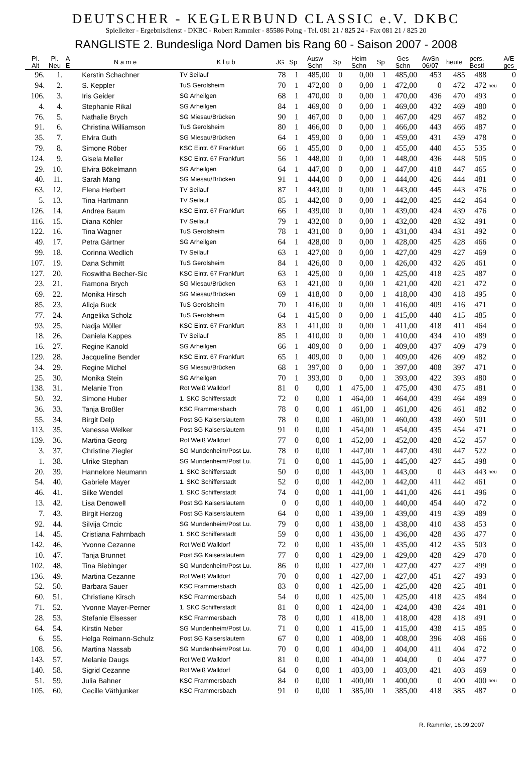DEUTSCHER - KEGLERBUND CLASSIC e.V. DKBC
Spielleiter - Ergebnisdienst - DKBC - Robert Rammler - 85586 Poing - Tel. 081 21 / 825 24 - Fax 081 21 / 825 20
RANGLISTE 2. Bundesliga Nord Damen bis Rang 60 - Saison 2007 - 2008
| Pl. Alt | Pl. Neu | A E | N a m e | K l u b | JG | Sp | Ausw Schn | Sp | Heim Schn | Sp | Ges Schn | AwSn 06/07 | heute | pers. Bestl | | A/E ges |
| --- | --- | --- | --- | --- | --- | --- | --- | --- | --- | --- | --- | --- | --- | --- | --- | --- |
| 96. | 1. | | Kerstin Schachner | TV Seilauf | 78 | 1 | 485,00 | 0 | 0,00 | 1 | 485,00 | 453 | 485 | 488 | | 0 |
| 94. | 2. | | S. Keppler | TuS Gerolsheim | 70 | 1 | 472,00 | 0 | 0,00 | 1 | 472,00 | 0 | 472 | 472 | neu | 0 |
| 106. | 3. | | Iris Geider | SG Arheilgen | 68 | 1 | 470,00 | 0 | 0,00 | 1 | 470,00 | 436 | 470 | 493 | | 0 |
| 4. | 4. | | Stephanie Rikal | SG Arheilgen | 84 | 1 | 469,00 | 0 | 0,00 | 1 | 469,00 | 432 | 469 | 480 | | 0 |
| 76. | 5. | | Nathalie Brych | SG Miesau/Brücken | 90 | 1 | 467,00 | 0 | 0,00 | 1 | 467,00 | 429 | 467 | 482 | | 0 |
| 91. | 6. | | Christina Williamson | TuS Gerolsheim | 80 | 1 | 466,00 | 0 | 0,00 | 1 | 466,00 | 443 | 466 | 487 | | 0 |
| 35. | 7. | | Elvira Guth | SG Miesau/Brücken | 64 | 1 | 459,00 | 0 | 0,00 | 1 | 459,00 | 431 | 459 | 478 | | 0 |
| 79. | 8. | | Simone Röber | KSC Eintr. 67 Frankfurt | 66 | 1 | 455,00 | 0 | 0,00 | 1 | 455,00 | 440 | 455 | 535 | | 0 |
| 124. | 9. | | Gisela Meller | KSC Eintr. 67 Frankfurt | 56 | 1 | 448,00 | 0 | 0,00 | 1 | 448,00 | 436 | 448 | 505 | | 0 |
| 29. | 10. | | Elvira Bökelmann | SG Arheilgen | 64 | 1 | 447,00 | 0 | 0,00 | 1 | 447,00 | 418 | 447 | 465 | | 0 |
| 40. | 11. | | Sarah Mang | SG Miesau/Brücken | 91 | 1 | 444,00 | 0 | 0,00 | 1 | 444,00 | 426 | 444 | 481 | | 0 |
| 63. | 12. | | Elena Herbert | TV Seilauf | 87 | 1 | 443,00 | 0 | 0,00 | 1 | 443,00 | 445 | 443 | 476 | | 0 |
| 5. | 13. | | Tina Hartmann | TV Seilauf | 85 | 1 | 442,00 | 0 | 0,00 | 1 | 442,00 | 425 | 442 | 464 | | 0 |
| 126. | 14. | | Andrea Baum | KSC Eintr. 67 Frankfurt | 66 | 1 | 439,00 | 0 | 0,00 | 1 | 439,00 | 424 | 439 | 476 | | 0 |
| 116. | 15. | | Diana Köhler | TV Seilauf | 79 | 1 | 432,00 | 0 | 0,00 | 1 | 432,00 | 428 | 432 | 491 | | 0 |
| 122. | 16. | | Tina Wagner | TuS Gerolsheim | 78 | 1 | 431,00 | 0 | 0,00 | 1 | 431,00 | 434 | 431 | 492 | | 0 |
| 49. | 17. | | Petra Gärtner | SG Arheilgen | 64 | 1 | 428,00 | 0 | 0,00 | 1 | 428,00 | 425 | 428 | 466 | | 0 |
| 99. | 18. | | Corinna Wedlich | TV Seilauf | 63 | 1 | 427,00 | 0 | 0,00 | 1 | 427,00 | 429 | 427 | 469 | | 0 |
| 107. | 19. | | Dana Schmitt | TuS Gerolsheim | 84 | 1 | 426,00 | 0 | 0,00 | 1 | 426,00 | 432 | 426 | 461 | | 0 |
| 127. | 20. | | Roswitha Becher-Sic | KSC Eintr. 67 Frankfurt | 63 | 1 | 425,00 | 0 | 0,00 | 1 | 425,00 | 418 | 425 | 487 | | 0 |
| 23. | 21. | | Ramona Brych | SG Miesau/Brücken | 63 | 1 | 421,00 | 0 | 0,00 | 1 | 421,00 | 420 | 421 | 472 | | 0 |
| 69. | 22. | | Monika Hirsch | SG Miesau/Brücken | 69 | 1 | 418,00 | 0 | 0,00 | 1 | 418,00 | 430 | 418 | 495 | | 0 |
| 85. | 23. | | Alicja Buck | TuS Gerolsheim | 70 | 1 | 416,00 | 0 | 0,00 | 1 | 416,00 | 409 | 416 | 471 | | 0 |
| 77. | 24. | | Angelika Scholz | TuS Gerolsheim | 64 | 1 | 415,00 | 0 | 0,00 | 1 | 415,00 | 440 | 415 | 485 | | 0 |
| 93. | 25. | | Nadja Möller | KSC Eintr. 67 Frankfurt | 83 | 1 | 411,00 | 0 | 0,00 | 1 | 411,00 | 418 | 411 | 464 | | 0 |
| 18. | 26. | | Daniela Kappes | TV Seilauf | 85 | 1 | 410,00 | 0 | 0,00 | 1 | 410,00 | 434 | 410 | 489 | | 0 |
| 16. | 27. | | Regine Kanold | SG Arheilgen | 66 | 1 | 409,00 | 0 | 0,00 | 1 | 409,00 | 437 | 409 | 479 | | 0 |
| 129. | 28. | | Jacqueline Bender | KSC Eintr. 67 Frankfurt | 65 | 1 | 409,00 | 0 | 0,00 | 1 | 409,00 | 426 | 409 | 482 | | 0 |
| 34. | 29. | | Regine Michel | SG Miesau/Brücken | 68 | 1 | 397,00 | 0 | 0,00 | 1 | 397,00 | 408 | 397 | 471 | | 0 |
| 25. | 30. | | Monika Stein | SG Arheilgen | 70 | 1 | 393,00 | 0 | 0,00 | 1 | 393,00 | 422 | 393 | 480 | | 0 |
| 138. | 31. | | Melanie Tron | Rot Weiß Walldorf | 81 | 0 | 0,00 | 1 | 475,00 | 1 | 475,00 | 430 | 475 | 481 | | 0 |
| 50. | 32. | | Simone Huber | 1. SKC Schifferstadt | 72 | 0 | 0,00 | 1 | 464,00 | 1 | 464,00 | 439 | 464 | 489 | | 0 |
| 36. | 33. | | Tanja Broßler | KSC Frammersbach | 78 | 0 | 0,00 | 1 | 461,00 | 1 | 461,00 | 426 | 461 | 482 | | 0 |
| 55. | 34. | | Birgit Delp | Post SG Kaiserslautern | 78 | 0 | 0,00 | 1 | 460,00 | 1 | 460,00 | 438 | 460 | 501 | | 0 |
| 113. | 35. | | Vanessa Welker | Post SG Kaiserslautern | 91 | 0 | 0,00 | 1 | 454,00 | 1 | 454,00 | 435 | 454 | 471 | | 0 |
| 139. | 36. | | Martina Georg | Rot Weiß Walldorf | 77 | 0 | 0,00 | 1 | 452,00 | 1 | 452,00 | 428 | 452 | 457 | | 0 |
| 3. | 37. | | Christine Ziegler | SG Mundenheim/Post Lu. | 78 | 0 | 0,00 | 1 | 447,00 | 1 | 447,00 | 430 | 447 | 522 | | 0 |
| 1. | 38. | | Ulrike Stephan | SG Mundenheim/Post Lu. | 71 | 0 | 0,00 | 1 | 445,00 | 1 | 445,00 | 427 | 445 | 498 | | 0 |
| 20. | 39. | | Hannelore Neumann | 1. SKC Schifferstadt | 50 | 0 | 0,00 | 1 | 443,00 | 1 | 443,00 | 0 | 443 | 443 | neu | 0 |
| 54. | 40. | | Gabriele Mayer | 1. SKC Schifferstadt | 52 | 0 | 0,00 | 1 | 442,00 | 1 | 442,00 | 411 | 442 | 461 | | 0 |
| 46. | 41. | | Silke Wendel | 1. SKC Schifferstadt | 74 | 0 | 0,00 | 1 | 441,00 | 1 | 441,00 | 426 | 441 | 496 | | 0 |
| 13. | 42. | | Lisa Denowell | Post SG Kaiserslautern | 0 | 0 | 0,00 | 1 | 440,00 | 1 | 440,00 | 454 | 440 | 472 | | 0 |
| 7. | 43. | | Birgit Herzog | Post SG Kaiserslautern | 64 | 0 | 0,00 | 1 | 439,00 | 1 | 439,00 | 419 | 439 | 489 | | 0 |
| 92. | 44. | | Silvija Crncic | SG Mundenheim/Post Lu. | 79 | 0 | 0,00 | 1 | 438,00 | 1 | 438,00 | 410 | 438 | 453 | | 0 |
| 14. | 45. | | Cristiana Fahrnbach | 1. SKC Schifferstadt | 59 | 0 | 0,00 | 1 | 436,00 | 1 | 436,00 | 428 | 436 | 477 | | 0 |
| 142. | 46. | | Yvonne Cezanne | Rot Weiß Walldorf | 72 | 0 | 0,00 | 1 | 435,00 | 1 | 435,00 | 412 | 435 | 503 | | 0 |
| 10. | 47. | | Tanja Brunnet | Post SG Kaiserslautern | 77 | 0 | 0,00 | 1 | 429,00 | 1 | 429,00 | 428 | 429 | 470 | | 0 |
| 102. | 48. | | Tina Biebinger | SG Mundenheim/Post Lu. | 86 | 0 | 0,00 | 1 | 427,00 | 1 | 427,00 | 427 | 427 | 499 | | 0 |
| 136. | 49. | | Martina Cezanne | Rot Weiß Walldorf | 70 | 0 | 0,00 | 1 | 427,00 | 1 | 427,00 | 451 | 427 | 493 | | 0 |
| 52. | 50. | | Barbara Sauer | KSC Frammersbach | 83 | 0 | 0,00 | 1 | 425,00 | 1 | 425,00 | 428 | 425 | 481 | | 0 |
| 60. | 51. | | Christiane Kirsch | KSC Frammersbach | 54 | 0 | 0,00 | 1 | 425,00 | 1 | 425,00 | 418 | 425 | 484 | | 0 |
| 71. | 52. | | Yvonne Mayer-Perner | 1. SKC Schifferstadt | 81 | 0 | 0,00 | 1 | 424,00 | 1 | 424,00 | 438 | 424 | 481 | | 0 |
| 28. | 53. | | Stefanie Elsesser | KSC Frammersbach | 78 | 0 | 0,00 | 1 | 418,00 | 1 | 418,00 | 428 | 418 | 491 | | 0 |
| 64. | 54. | | Kirstin Neber | SG Mundenheim/Post Lu. | 71 | 0 | 0,00 | 1 | 415,00 | 1 | 415,00 | 438 | 415 | 485 | | 0 |
| 6. | 55. | | Helga Reimann-Schulz | Post SG Kaiserslautern | 67 | 0 | 0,00 | 1 | 408,00 | 1 | 408,00 | 396 | 408 | 466 | | 0 |
| 108. | 56. | | Martina Nassab | SG Mundenheim/Post Lu. | 70 | 0 | 0,00 | 1 | 404,00 | 1 | 404,00 | 411 | 404 | 472 | | 0 |
| 143. | 57. | | Melanie Daugs | Rot Weiß Walldorf | 81 | 0 | 0,00 | 1 | 404,00 | 1 | 404,00 | 0 | 404 | 477 | | 0 |
| 140. | 58. | | Sigrid Cezanne | Rot Weiß Walldorf | 64 | 0 | 0,00 | 1 | 403,00 | 1 | 403,00 | 421 | 403 | 469 | | 0 |
| 51. | 59. | | Julia Bahner | KSC Frammersbach | 84 | 0 | 0,00 | 1 | 400,00 | 1 | 400,00 | 0 | 400 | 400 | neu | 0 |
| 105. | 60. | | Cecille Väthjunker | KSC Frammersbach | 91 | 0 | 0,00 | 1 | 385,00 | 1 | 385,00 | 418 | 385 | 487 | | 0 |
R. Rammler, 16.09.2007